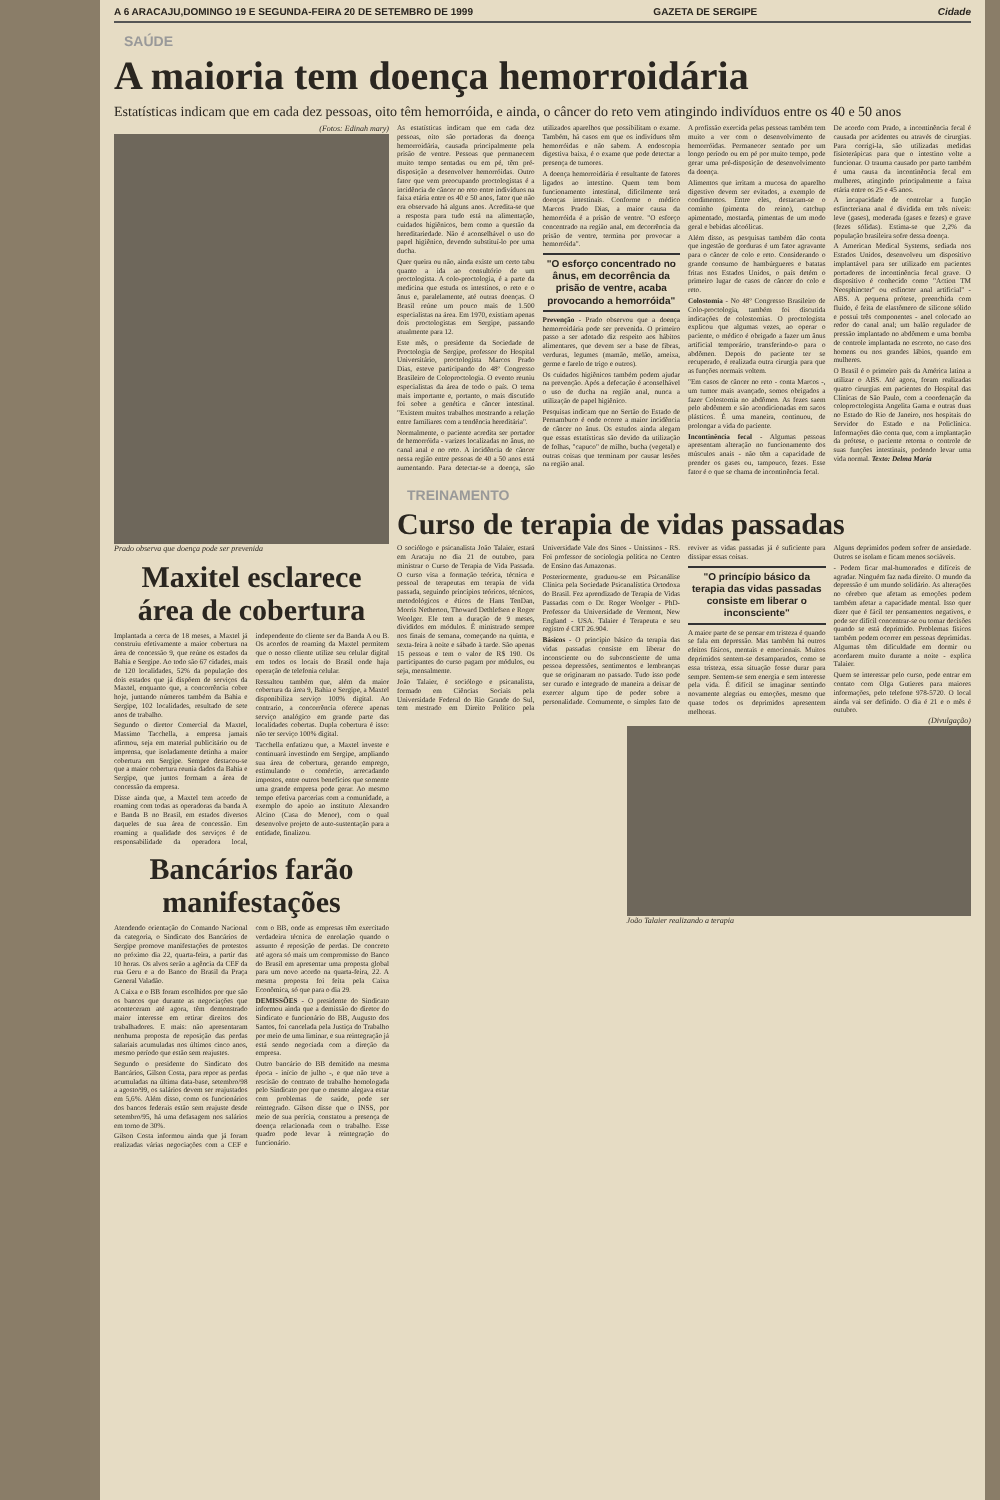A 6 ARACAJU,DOMINGO 19 E SEGUNDA-FEIRA 20 DE SETEMBRO DE 1999 GAZETA DE SERGIPE Cidade
SAÚDE
A maioria tem doença hemorroidária
Estatísticas indicam que em cada dez pessoas, oito têm hemorróida, e ainda, o câncer do reto vem atingindo indivíduos entre os 40 e 50 anos
(Fotos: Edinah mary)
Prado observa que doença pode ser prevenida
Maxitel esclarece área de cobertura
Implantada a cerca de 18 meses, a Maxtel já construiu efetivamente a maior cobertura na área de concessão 9, que reúne os estados da Bahia e Sergipe. Ao todo são 67 cidades, mais de 120 localidades, 52% da população dos dois estados que já dispõem de serviços da Maxtel, enquanto que, a concorrência cobre hoje, juntando números também da Bahia e Sergipe, 102 localidades, resultado de sete anos de trabalho.
Segundo o diretor Comercial da Maxtel, Massimo Tacchella, a empresa jamais afirmou, seja em material publicitário ou de imprensa, que isoladamente detinha a maior cobertura em Sergipe. Sempre destacou-se que a maior cobertura reunia dados da Bahia e Sergipe, que juntos formam a área de concessão da empresa.
Disse ainda que, a Maxtel tem acordo de roaming com todas as operadoras da banda A e Banda B no Brasil, em estados diversos daqueles de sua área de concessão. Em roaming a qualidade dos serviços é de responsabilidade da operadora local, independente do cliente ser da Banda A ou B. Os acordos de roaming da Maxtel permitem que o nosso cliente utilize seu celular digital em todos os locais do Brasil onde haja operação de telefonia celular.
Ressaltou também que, além da maior cobertura da área 9, Bahia e Sergipe, a Maxtel disponibiliza serviço 100% digital. Ao contrario, a concorrência oferece apenas serviço analógico em grande parte das localidades cobertas. Dupla cobertura é isso: não ter serviço 100% digital.
Tacchella enfatizou que, a Maxtel investe e continuará investindo em Sergipe, ampliando sua área de cobertura, gerando emprego, estimulando o comércio, arrecadando impostos, entre outros benefícios que somente uma grande empresa pode gerar. Ao mesmo tempo efetiva parcerias com a comunidade, a exemplo do apoio ao instituto Alexandro Alcino (Casa do Menor), com o qual desenvolve projeto de auto-sustentação para a entidade, finalizou.
Bancários farão manifestações
Atendendo orientação do Comando Nacional da categoria, o Sindicato dos Bancários de Sergipe promove manifestações de protestos no próximo dia 22, quarta-feira, a partir das 10 horas. Os alvos serão a agência da CEF da rua Geru e a do Banco do Brasil da Praça General Valadão.
A Caixa e o BB foram escolhidos por que são os bancos que durante as negociações que aconteceram até agora, têm demonstrado maior interesse em retirar direitos dos trabalhadores. E mais: não apresentaram nenhuma proposta de reposição das perdas salariais acumuladas nos últimos cinco anos, mesmo período que estão sem reajustes.
Segundo o presidente do Sindicato dos Bancários, Gilson Costa, para repor as perdas acumuladas na última data-base, setembro/98 a agosto/99, os salários devem ser reajustados em 5,6%. Além disso, como os funcionários dos bancos federais estão sem reajuste desde setembro/95, há uma defasagem nos salários em torno de 30%.
Gilson Costa informou ainda que já foram realizadas várias negociações com a CEF e com o BB, onde as empresas têm exercitado verdadeira técnica de enrolação quando o assunto é reposição de perdas. De concreto até agora só mais um compromisso do Banco do Brasil em apresentar uma proposta global para um novo acordo na quarta-feira, 22. A mesma proposta foi feita pela Caixa Econômica, só que para o dia 29.
DEMISSÕES - O presidente do Sindicato informou ainda que a demissão do diretor do Sindicato e funcionário do BB, Augusto dos Santos, foi cancelada pela Justiça do Trabalho por meio de uma liminar, e sua reintegração já está sendo negociada com a direção da empresa.
Outro bancário do BB demitido na mesma época - início de julho -, e que não teve a rescisão do contrato de trabalho homologada pelo Sindicato por que o mesmo alegava estar com problemas de saúde, pode ser reintegrado. Gilson disse que o INSS, por meio de sua perícia, constatou a presença de doença relacionada com o trabalho. Esse quadro pode levar à reintegração do funcionário.
As estatísticas indicam que em cada dez pessoas, oito são portadoras da doença hemorroidária, causada principalmente pela prisão de ventre. Pessoas que permanecem muito tempo sentadas ou em pé, têm pré-disposição a desenvolver hemorróidas. Outro fator que vem preocupando proctologistas é a incidência de câncer no reto entre indivíduos na faixa etária entre os 40 e 50 anos, fator que não era observado há alguns anos. Acredita-se que a resposta para tudo está na alimentação, cuidados higiênicos, bem como a questão da hereditariedade. Não é aconselhável o uso do papel higiênico, devendo substituí-lo por uma ducha.
Quer queira ou não, ainda existe um certo tabu quanto a ida ao consultório de um proctologista. A colo-proctologia, é a parte da medicina que estuda os intestinos, o reto e o ânus e, paralelamente, até outras doenças. O Brasil reúne um pouco mais de 1.500 especialistas na área. Em 1970, existiam apenas dois proctologistas em Sergipe, passando atualmente para 12.
Este mês, o presidente da Sociedade de Proctologia de Sergipe, professor do Hospital Universitário, proctologista Marcos Prado Dias, esteve participando do 48º Congresso Brasileiro de Coloproctologia. O evento reuniu especialistas da área de todo o país. O tema mais importante e, portanto, o mais discutido foi sobre a genética e câncer intestinal. "Existem muitos trabalhos mostrando a relação entre familiares com a tendência hereditária".
Normalmente, o paciente acredita ser portador de hemorróida - varizes localizadas no ânus, no canal anal e no reto. A incidência de câncer nessa região entre pessoas de 40 a 50 anos está aumentando. Para detectar-se a doença, são utilizados aparelhos que possibilitam o exame. Também, há casos em que os indivíduos têm hemorróidas e não sabem. A endoscopia digestiva baixa, é o exame que pode detectar a presença de tumores.
A doença hemorroidária é resultante de fatores ligados ao intestino. Quem tem bom funcionamento intestinal, dificilmente terá doenças intestinais. Conforme o médico Marcos Prado Dias, a maior causa da hemorróida é a prisão de ventre. "O esforço concentrado na região anal, em decorrência da prisão de ventre, termina por provocar a hemorróida".
"O esforço concentrado no ânus, em decorrência da prisão de ventre, acaba provocando a hemorróida"
Prevenção - Prado observou que a doença hemorroidária pode ser prevenida. O primeiro passo a ser adotado diz respeito aos hábitos alimentares, que devem ser a base de fibras, verduras, legumes (mamão, melão, ameixa, germe e farelo de trigo e outros).
Os cuidados higiênicos também podem ajudar na prevenção. Após a defecação é aconselhável o uso de ducha na região anal, nunca a utilização de papel higiênico.
Pesquisas indicam que no Sertão do Estado de Pernambuco é onde ocorre a maior incidência de câncer no ânus. Os estudos ainda alegam que essas estatísticas são devido da utilização de folhas, "capuco" de milho, bucha (vegetal) e outras coisas que terminam por causar lesões na região anal.
A profissão exercida pelas pessoas também tem muito a ver com o desenvolvimento de hemorróidas. Permanecer sentado por um longo período ou em pé por muito tempo, pode gerar uma pré-disposição de desenvolvimento da doença.
Alimentos que irritam a mucosa do aparelho digestivo devem ser evitados, a exemplo de condimentos. Entre eles, destacam-se o cominho (pimenta do reino), catchup apimentado, mostarda, pimentas de um modo geral e bebidas alcoólicas.
Além disso, as pesquisas também dão conta que ingestão de gorduras é um fator agravante para o câncer de colo e reto. Considerando o grande consumo de hambúrgueres e batatas fritas nos Estados Unidos, o país detém o primeiro lugar de casos de câncer do colo e reto.
Colostomia - No 48º Congresso Brasileiro de Colo-proctologia, também foi discutida indicações de colostomias. O proctologista explicou que algumas vezes, ao operar o paciente, o médico é obrigado a fazer um ânus artificial temporário, transferindo-o para o abdômen. Depois do paciente ter se recuperado, é realizada outra cirurgia para que as funções normais voltem.
"Em casos de câncer no reto - conta Marcos -, um tumor mais avançado, somos obrigados a fazer Colostomia no abdômen. As fezes saem pelo abdômem e são acondicionadas em sacos plásticos. É uma maneira, continuou, de prolongar a vida do paciente.
Incontinência fecal - Algumas pessoas apresentam alteração no funcionamento dos músculos anais - não têm a capacidade de prender os gases ou, tampouco, fezes. Esse fator é o que se chama de incontinência fecal.
De acordo com Prado, a incontinência fecal é causada por acidentes ou através de cirurgias. Para corrigi-la, são utilizadas medidas fisioterápicas para que o intestino volte a funcionar. O trauma causado por parto também é uma causa da incontinência fecal em mulheres, atingindo principalmente a faixa etária entre os 25 e 45 anos.
A incapacidade de controlar a função esfincteriana anal é dividida em três níveis: leve (gases), moderada (gases e fezes) e grave (fezes sólidas). Estima-se que 2,2% da população brasileira sofre dessa doença.
A American Medical Systems, sediada nos Estados Unidos, desenvolveu um dispositivo implantável para ser utilizado em pacientes portadores de incontinência fecal grave. O dispositivo é conhecido como "Action TM Neosphincter" ou esfincter anal artificial" - ABS. A pequena prótese, preenchida com fluido, é feita de elastômero de silicone sólido e possui três componentes - anel colocado ao redor do canal anal; um balão regulador de pressão implantado no abdômem e uma bomba de controle implantada no escroto, no caso dos homens ou nos grandes lábios, quando em mulheres.
O Brasil é o primeiro país da América latina a utilizar o ABS. Até agora, foram realizadas quatro cirurgias em pacientes do Hospital das Clínicas de São Paulo, com a coordenação da coloproctologista Angelita Gama e outras duas no Estado do Rio de Janeiro, nos hospitais do Servidor do Estado e na Policlínica. Informações dão conta que, com a implantação da prótese, o paciente retorna o controle de suas funções intestinais, podendo levar uma vida normal. Texto: Delma Maria
TREINAMENTO
Curso de terapia de vidas passadas
O sociólogo e psicanalista João Talaier, estará em Aracaju no dia 21 de outubro, para ministrar o Curso de Terapia de Vida Passada. O curso visa a formação teórica, técnica e pessoal de terapeutas em terapia de vida passada, seguindo princípios teóricos, técnicos, metodológicos e éticos de Hans TenDan, Morris Netherton, Thoward Dethlefsen e Roger Woolger. Ele tem a duração de 9 meses, divididos em módulos. É ministrado sempre nos finais de semana, começando na quinta, e sexta-feira à noite e sábado à tarde. São apenas 15 pessoas e tem o valor de R$ 190. Os participantes do curso pagam por módulos, ou seja, mensalmente.
João Talaier, é sociólogo e psicanalista, formado em Ciências Sociais pela Universidade Federal do Rio Grande do Sul, tem mestrado em Direito Político pela Universidade Vale dos Sinos - Unissinos - RS. Foi professor de sociologia política no Centro de Ensino das Amazonas.
Posteriormente, graduou-se em Psicanálise Clínica pela Sociedade Psicanalística Ortodoxa do Brasil. Fez aprendizado de Terapia de Vidas Passadas com o Dr. Roger Woolger - PhD- Professor da Universidade de Vermont, New England - USA. Talaier é Terapeuta e seu registro é CRT 26.904.
Básicos - O princípio básico da terapia das vidas passadas consiste em liberar do inconsciente ou do subconsciente de uma pessoa depressões, sentimentos e lembranças que se originaram no passado. Tudo isso pode ser curado e integrado de maneira a deixar de exercer algum tipo de poder sobre a personalidade. Comumente, o simples fato de reviver as vidas passadas já é suficiente para dissipar essas coisas.
"O princípio básico da terapia das vidas passadas consiste em liberar o inconsciente"
A maior parte de se pensar em tristeza é quando se fala em depressão. Mas também há outros efeitos físicos, mentais e emocionais. Muitos deprimidos sentem-se desamparados, como se essa tristeza, essa situação fosse durar para sempre. Sentem-se sem energia e sem interesse pela vida. É difícil se imaginar sentindo novamente alegrias ou emoções, mesmo que quase todos os deprimidos apresentem melhoras.
Alguns deprimidos podem sofrer de ansiedade. Outros se isolam e ficam menos sociáveis.
- Podem ficar mal-humorados e difíceis de agradar. Ninguém faz nada direito. O mundo da depressão é um mundo solidário. As alterações no cérebro que afetam as emoções podem também afetar a capacidade mental. Isso quer dizer que é fácil ter pensamentos negativos, e pode ser difícil concentrar-se ou tomar decisões quando se está deprimido. Problemas físicos também podem ocorrer em pessoas deprimidas. Algumas têm dificuldade em dormir ou acordarem muito durante a noite - explica Talaier.
Quem se interessar pelo curso, pode entrar em contato com Olga Gutieres para maiores informações, pelo telefone 978-5720. O local ainda vai ser definido. O dia é 21 e o mês é outubro.
(Divulgação)
João Talaier realizando a terapia